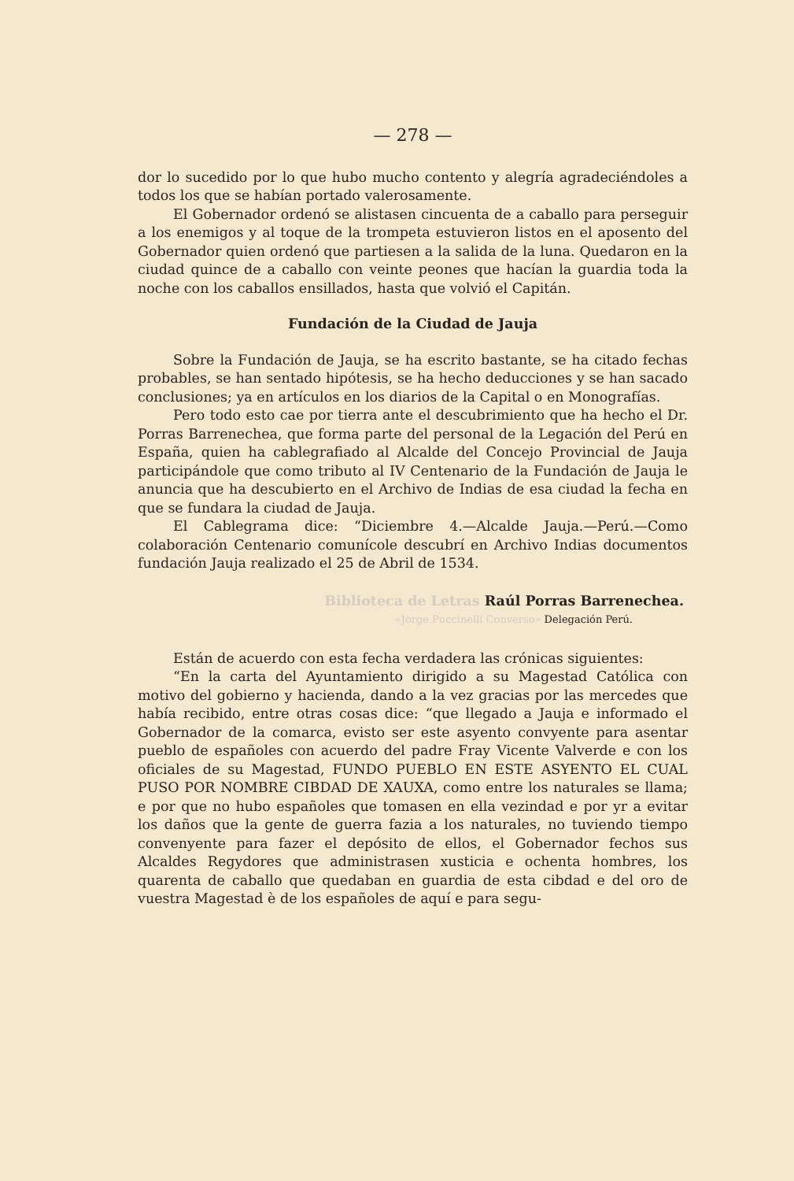— 278 —
dor lo sucedido por lo que hubo mucho contento y alegría agradeciéndoles a todos los que se habían portado valerosamente.
El Gobernador ordenó se alistasen cincuenta de a caballo para perseguir a los enemigos y al toque de la trompeta estuvieron listos en el aposento del Gobernador quien ordenó que partiesen a la salida de la luna. Quedaron en la ciudad quince de a caballo con veinte peones que hacían la guardia toda la noche con los caballos ensillados, hasta que volvió el Capitán.
Fundación de la Ciudad de Jauja
Sobre la Fundación de Jauja, se ha escrito bastante, se ha citado fechas probables, se han sentado hipótesis, se ha hecho deducciones y se han sacado conclusiones; ya en artículos en los diarios de la Capital o en Monografías.
Pero todo esto cae por tierra ante el descubrimiento que ha hecho el Dr. Porras Barrenechea, que forma parte del personal de la Legación del Perú en España, quien ha cablegrafiado al Alcalde del Concejo Provincial de Jauja participándole que como tributo al IV Centenario de la Fundación de Jauja le anuncia que ha descubierto en el Archivo de Indias de esa ciudad la fecha en que se fundara la ciudad de Jauja.
El Cablegrama dice: “Diciembre 4.—Alcalde Jauja.—Perú.—Como colaboración Centenario comunícole descubrí en Archivo Indias documentos fundación Jauja realizado el 25 de Abril de 1534.
Biblioteca de Letras Raúl Porras Barrenechea.
«Jorge Puccinelli Converso» Delegación Perú.
Están de acuerdo con esta fecha verdadera las crónicas siguientes:
“En la carta del Ayuntamiento dirigido a su Magestad Católica con motivo del gobierno y hacienda, dando a la vez gracias por las mercedes que había recibido, entre otras cosas dice: “que llegado a Jauja e informado el Gobernador de la comarca, evisto ser este asyento convyente para asentar pueblo de españoles con acuerdo del padre Fray Vicente Valverde e con los oficiales de su Magestad, FUNDO PUEBLO EN ESTE ASYENTO EL CUAL PUSO POR NOMBRE CIBDAD DE XAUXA, como entre los naturales se llama; e por que no hubo españoles que tomasen en ella vezindad e por yr a evitar los daños que la gente de guerra fazia a los naturales, no tuviendo tiempo convenyente para fazer el depósito de ellos, el Gobernador fechos sus Alcaldes Regydores que administrasen xusticia e ochenta hombres, los quarenta de caballo que quedaban en guardia de esta cibdad e del oro de vuestra Magestad è de los españoles de aquí e para segu-